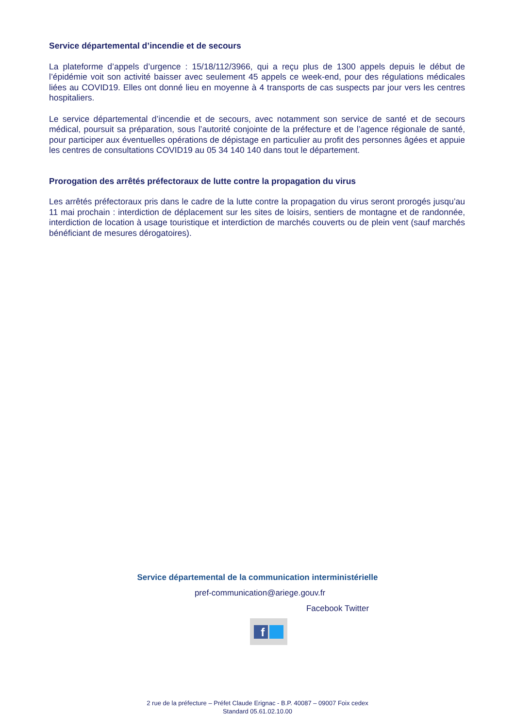Service départemental d’incendie et de secours
La plateforme d’appels d’urgence : 15/18/112/3966, qui a reçu plus de 1300 appels depuis le début de l’épidémie voit son activité baisser avec seulement 45 appels ce week-end, pour des régulations médicales liées au COVID19. Elles ont donné lieu en moyenne à 4 transports de cas suspects par jour vers les centres hospitaliers.
Le service départemental d’incendie et de secours, avec notamment son service de santé et de secours médical, poursuit sa préparation, sous l’autorité conjointe de la préfecture et de l’agence régionale de santé, pour participer aux éventuelles opérations de dépistage en particulier au profit des personnes âgées et appuie les centres de consultations COVID19 au 05 34 140 140 dans tout le département.
Prorogation des arrêtés préfectoraux de lutte contre la propagation du virus
Les arrêtés préfectoraux pris dans le cadre de la lutte contre la propagation du virus seront prorogés jusqu’au 11 mai prochain : interdiction de déplacement sur les sites de loisirs, sentiers de montagne et de randonnée, interdiction de location à usage touristique et interdiction de marchés couverts ou de plein vent (sauf marchés bénéficiant de mesures dérogatoires).
Service départemental de la communication interministérielle
pref-communication@ariege.gouv.fr
Facebook Twitter
f
2 rue de la préfecture – Préfet Claude Erignac - B.P. 40087 – 09007 Foix cedex
Standard 05.61.02.10.00